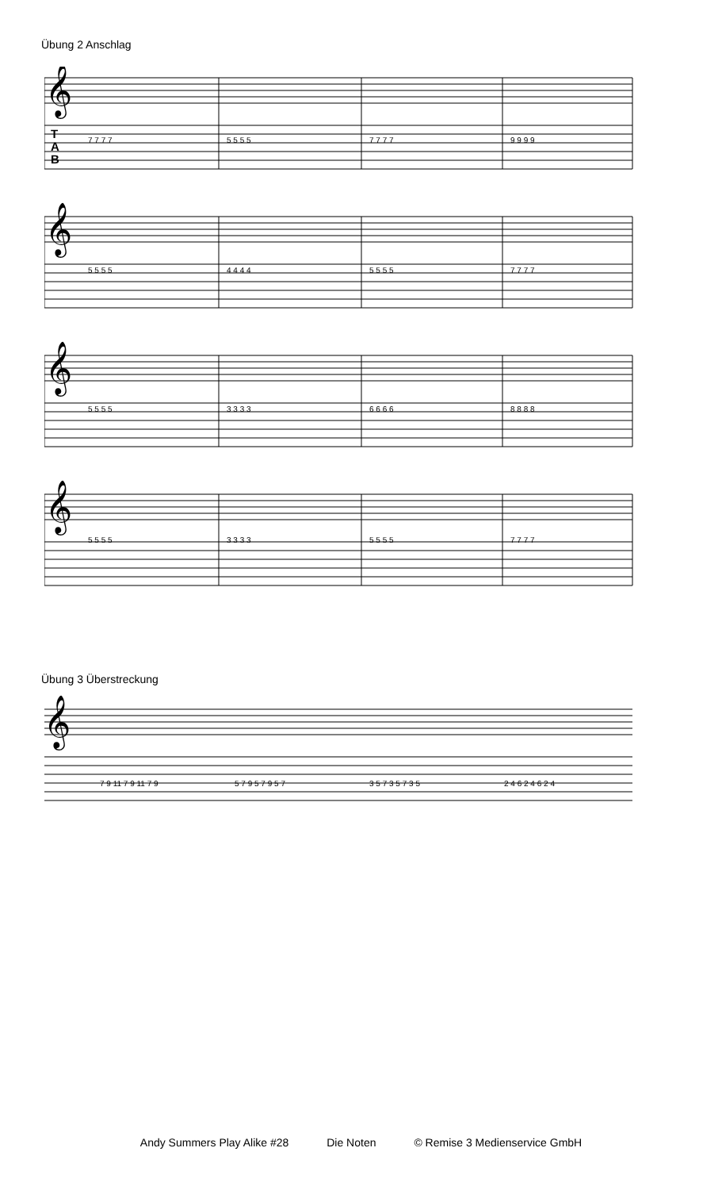Übung 2 Anschlag
𝄞
𝄞
𝄞
𝄞
T
A
B
7 7 7 7
5 5 5 5
7 7 7 7
9 9 9 9
5 5 5 5
4 4 4 4
5 5 5 5
7 7 7 7
5 5 5 5
3 3 3 3
6 6 6 6
8 8 8 8
5 5 5 5
3 3 3 3
5 5 5 5
7 7 7 7
Übung 3 Überstreckung
𝄞
7 9 11 7 9 11 7 9
5 7 9 5 7 9 5 7
3 5 7 3 5 7 3 5
2 4 6 2 4 6 2 4
Andy Summers Play Alike #28 Die Noten © Remise 3 Medienservice GmbH